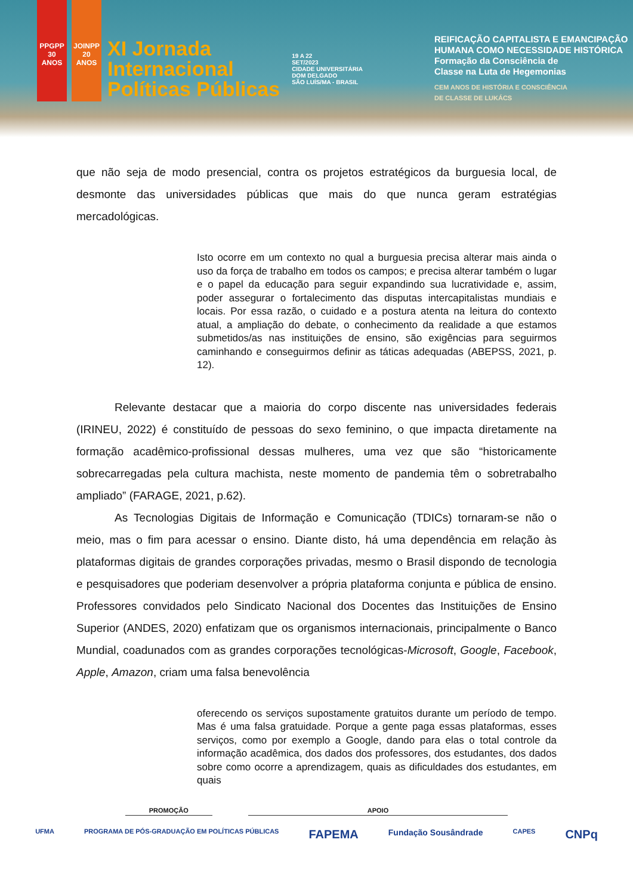PPGPP 30 ANOS
JOINPP 20 ANOS
XI Jornada
Internacional
Políticas Públicas
19 A 22
SET/2023
CIDADE UNIVERSITÁRIA
DOM DELGADO
SÃO LUÍS/MA - BRASIL
REIFICAÇÃO CAPITALISTA E EMANCIPAÇÃO
HUMANA COMO NECESSIDADE HISTÓRICA
Formação da Consciência de
Classe na Luta de Hegemonias
CEM ANOS DE HISTÓRIA E CONSCIÊNCIA
DE CLASSE DE LUKÁCS
que não seja de modo presencial, contra os projetos estratégicos da burguesia local, de desmonte das universidades públicas que mais do que nunca geram estratégias mercadológicas.
Isto ocorre em um contexto no qual a burguesia precisa alterar mais ainda o uso da força de trabalho em todos os campos; e precisa alterar também o lugar e o papel da educação para seguir expandindo sua lucratividade e, assim, poder assegurar o fortalecimento das disputas intercapitalistas mundiais e locais. Por essa razão, o cuidado e a postura atenta na leitura do contexto atual, a ampliação do debate, o conhecimento da realidade a que estamos submetidos/as nas instituições de ensino, são exigências para seguirmos caminhando e conseguirmos definir as táticas adequadas (ABEPSS, 2021, p. 12).
Relevante destacar que a maioria do corpo discente nas universidades federais (IRINEU, 2022) é constituído de pessoas do sexo feminino, o que impacta diretamente na formação acadêmico-profissional dessas mulheres, uma vez que são “historicamente sobrecarregadas pela cultura machista, neste momento de pandemia têm o sobretrabalho ampliado” (FARAGE, 2021, p.62).
As Tecnologias Digitais de Informação e Comunicação (TDICs) tornaram-se não o meio, mas o fim para acessar o ensino. Diante disto, há uma dependência em relação às plataformas digitais de grandes corporações privadas, mesmo o Brasil dispondo de tecnologia e pesquisadores que poderiam desenvolver a própria plataforma conjunta e pública de ensino. Professores convidados pelo Sindicato Nacional dos Docentes das Instituições de Ensino Superior (ANDES, 2020) enfatizam que os organismos internacionais, principalmente o Banco Mundial, coadunados com as grandes corporações tecnológicas-Microsoft, Google, Facebook, Apple, Amazon, criam uma falsa benevolência
oferecendo os serviços supostamente gratuitos durante um período de tempo. Mas é uma falsa gratuidade. Porque a gente paga essas plataformas, esses serviços, como por exemplo a Google, dando para elas o total controle da informação acadêmica, dos dados dos professores, dos estudantes, dos dados sobre como ocorre a aprendizagem, quais as dificuldades dos estudantes, em quais
PROMOÇÃO APOIO
UFMA PROGRAMA DE PÓS-GRADUAÇÃO EM POLÍTICAS PÚBLICAS FAPEMA Fundação Sousândrade CAPES CNPq